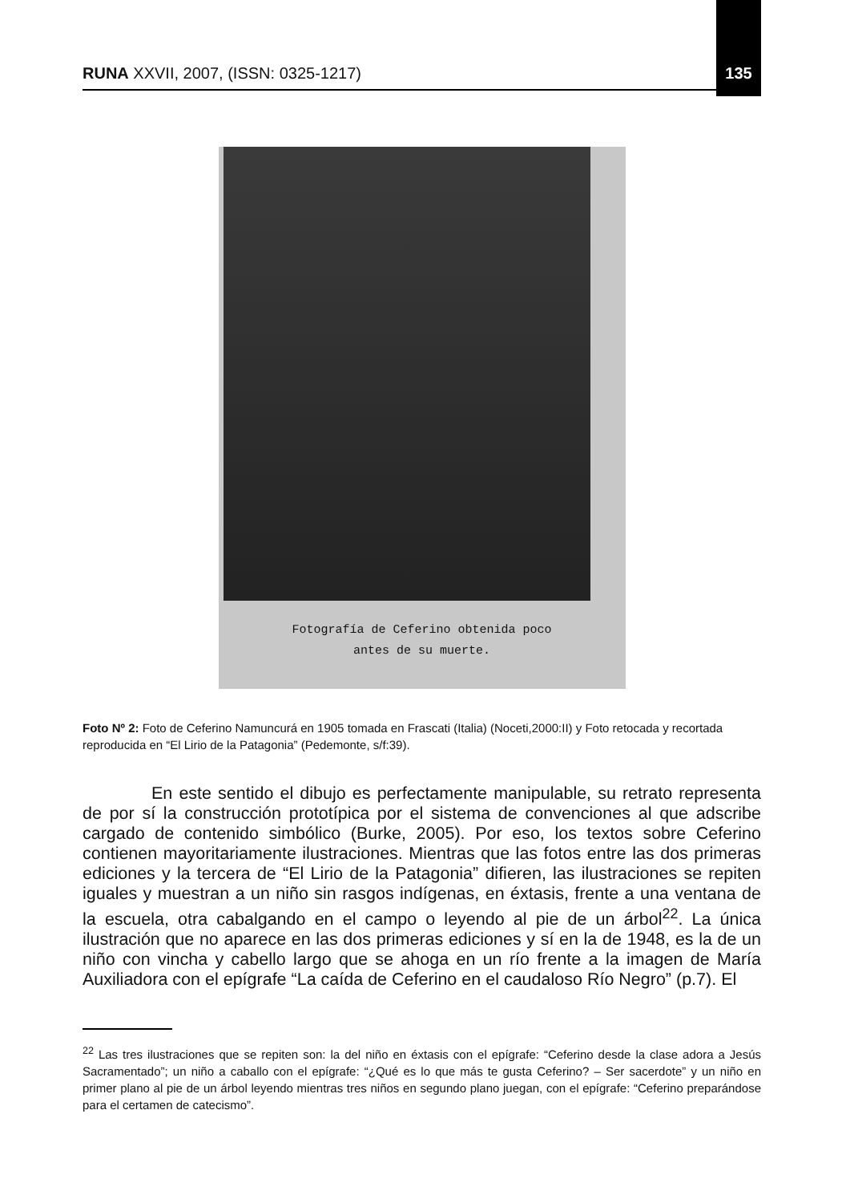RUNA XXVII, 2007, (ISSN: 0325-1217) 135
Fotografía de Ceferino obtenida poco
antes de su muerte.
Foto Nº 2: Foto de Ceferino Namuncurá en 1905 tomada en Frascati (Italia) (Noceti,2000:II) y Foto retocada y recortada reproducida en “El Lirio de la Patagonia” (Pedemonte, s/f:39).
    En este sentido el dibujo es perfectamente manipulable, su retrato representa de por sí la construcción prototípica por el sistema de convenciones al que adscribe cargado de contenido simbólico (Burke, 2005). Por eso, los textos sobre Ceferino contienen mayoritariamente ilustraciones. Mientras que las fotos entre las dos primeras ediciones y la tercera de “El Lirio de la Patagonia” difieren, las ilustraciones se repiten iguales y muestran a un niño sin rasgos indígenas, en éxtasis, frente a una ventana de la escuela, otra cabalgando en el campo o leyendo al pie de un árbol<sup>22</sup>. La única ilustración que no aparece en las dos primeras ediciones y sí en la de 1948, es la de un niño con vincha y cabello largo que se ahoga en un río frente a la imagen de María Auxiliadora con el epígrafe “La caída de Ceferino en el caudaloso Río Negro” (p.7). El
<sup>22</sup> Las tres ilustraciones que se repiten son: la del niño en éxtasis con el epígrafe: “Ceferino desde la clase adora a Jesús Sacramentado”; un niño a caballo con el epígrafe: “¿Qué es lo que más te gusta Ceferino? – Ser sacerdote” y un niño en primer plano al pie de un árbol leyendo mientras tres niños en segundo plano juegan, con el epígrafe: “Ceferino preparándose para el certamen de catecismo”.